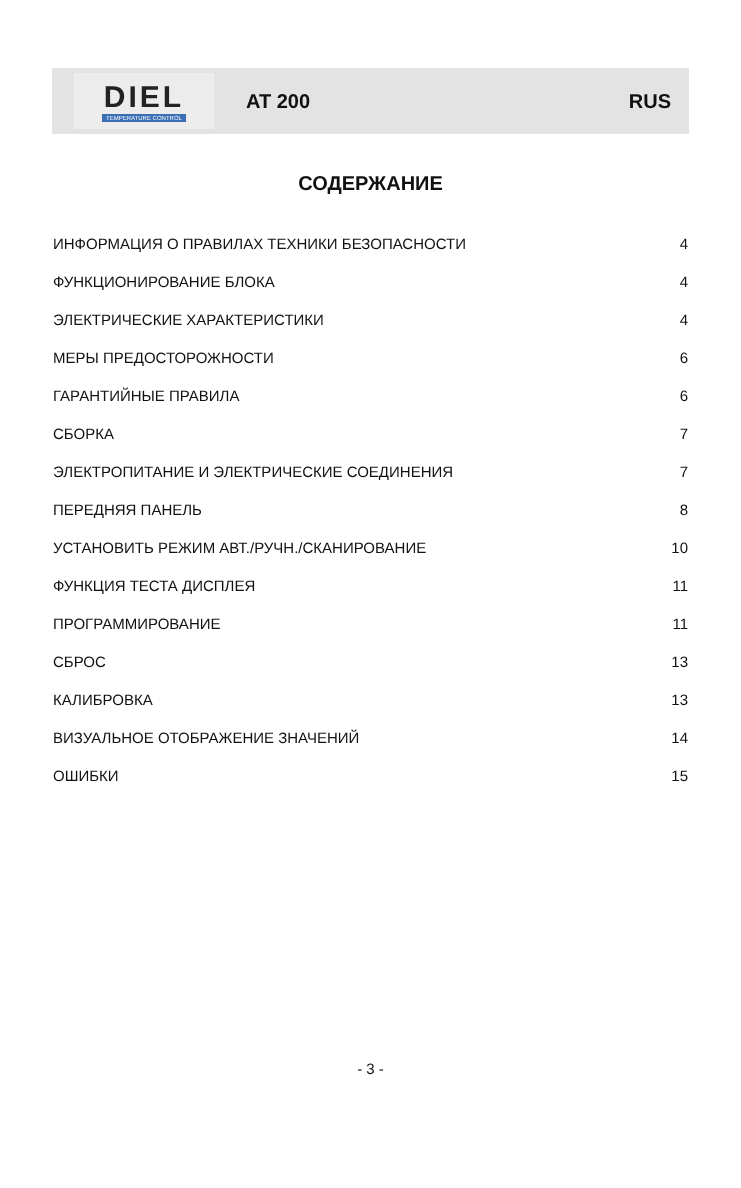DIEL
TEMPERATURE CONTROL
AT 200 RUS
СОДЕРЖАНИЕ
ИНФОРМАЦИЯ О ПРАВИЛАХ ТЕХНИКИ БЕЗОПАСНОСТИ 4
ФУНКЦИОНИРОВАНИЕ БЛОКА 4
ЭЛЕКТРИЧЕСКИЕ ХАРАКТЕРИСТИКИ 4
МЕРЫ ПРЕДОСТОРОЖНОСТИ 6
ГАРАНТИЙНЫЕ ПРАВИЛА 6
СБОРКА 7
ЭЛЕКТРОПИТАНИЕ И ЭЛЕКТРИЧЕСКИЕ СОЕДИНЕНИЯ 7
ПЕРЕДНЯЯ ПАНЕЛЬ 8
УСТАНОВИТЬ РЕЖИМ АВТ./РУЧН./СКАНИРОВАНИЕ 10
ФУНКЦИЯ ТЕСТА ДИСПЛЕЯ 11
ПРОГРАММИРОВАНИЕ 11
СБРОС 13
КАЛИБРОВКА 13
ВИЗУАЛЬНОЕ ОТОБРАЖЕНИЕ ЗНАЧЕНИЙ 14
ОШИБКИ 15
- 3 -